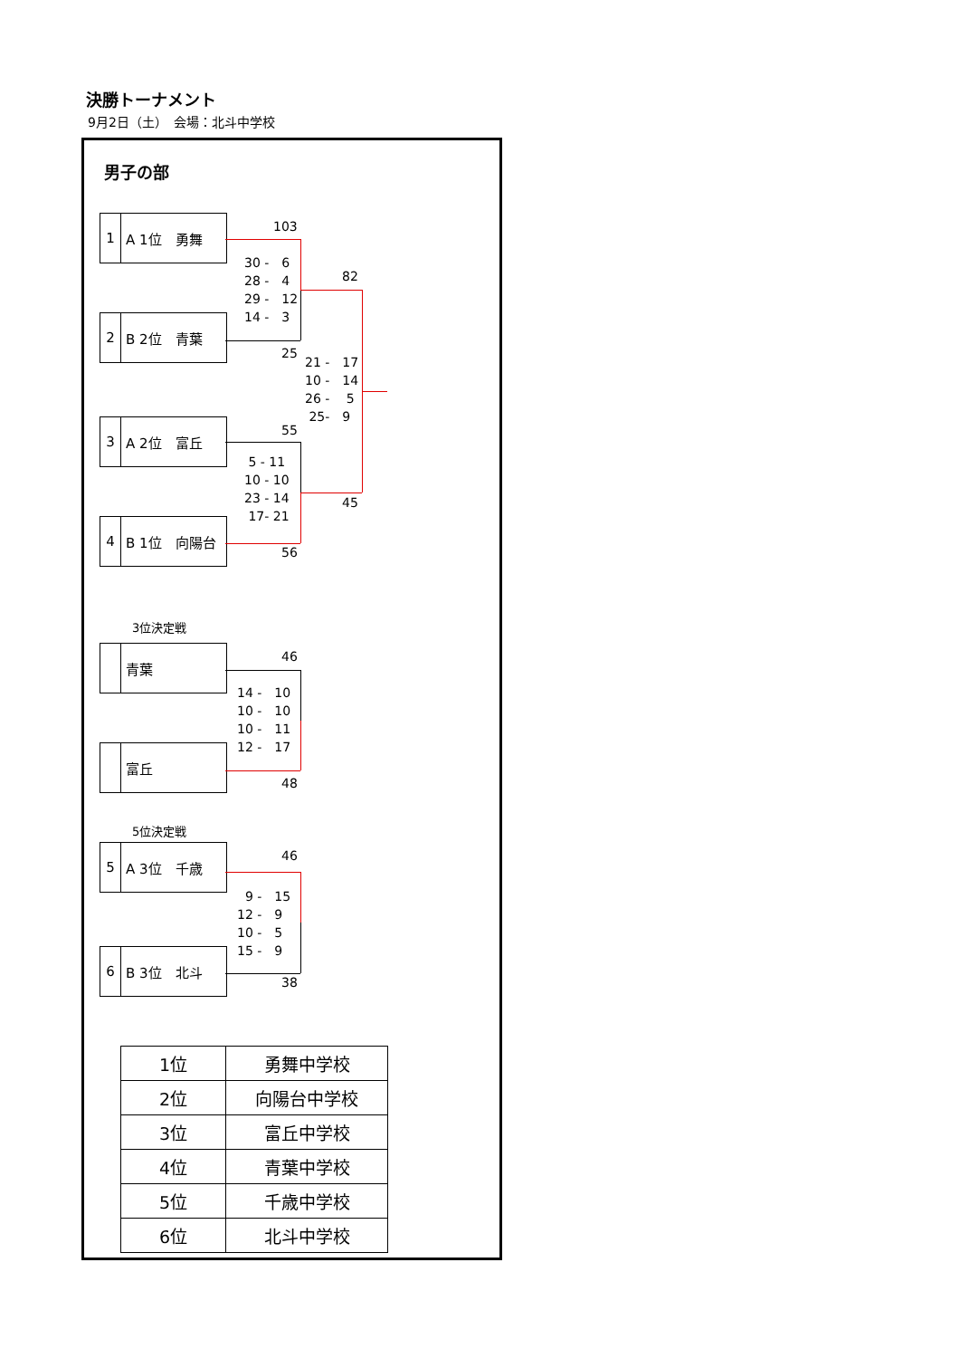決勝トーナメント
9月2日（土）　会場：北斗中学校
男子の部
103
1 A 1位　勇舞
30 -　6
28 -　4
29 -　12
14 -　3
82
2 B 2位　青葉
25
21 -　17
10 -　14
26 -　 5
25-　9
3 A 2位　富丘
55
5 - 11
10 - 10
23 - 14
17- 21
45
4 B 1位　向陽台
56
3位決定戦
青葉
46
14 -　10
10 -　10
10 -　11
12 -　17
富丘
48
5位決定戦
46
5 A 3位　千歳
9 -　15
12 -　9
10 -　5
15 -　9
6 B 3位　北斗
38
| 1位 | 勇舞中学校 |
| 2位 | 向陽台中学校 |
| 3位 | 富丘中学校 |
| 4位 | 青葉中学校 |
| 5位 | 千歳中学校 |
| 6位 | 北斗中学校 |